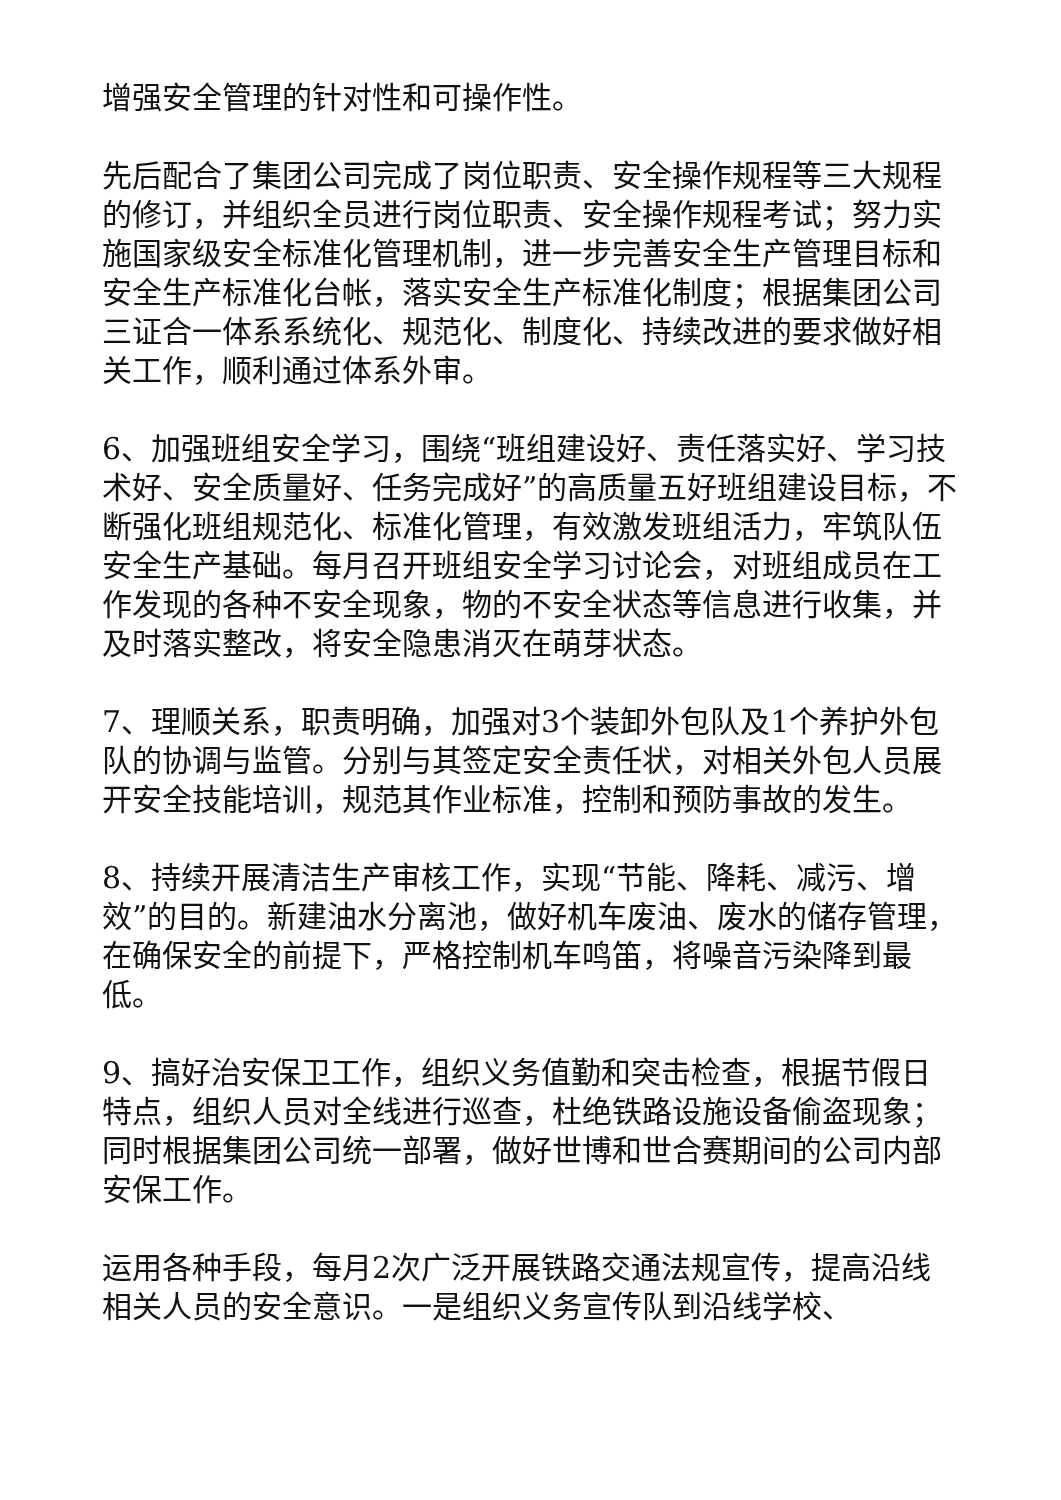增强安全管理的针对性和可操作性。
先后配合了集团公司完成了岗位职责、安全操作规程等三大规程的修订，并组织全员进行岗位职责、安全操作规程考试；努力实施国家级安全标准化管理机制，进一步完善安全生产管理目标和安全生产标准化台帐，落实安全生产标准化制度；根据集团公司三证合一体系系统化、规范化、制度化、持续改进的要求做好相关工作，顺利通过体系外审。
6、加强班组安全学习，围绕“班组建设好、责任落实好、学习技术好、安全质量好、任务完成好”的高质量五好班组建设目标，不断强化班组规范化、标准化管理，有效激发班组活力，牢筑队伍安全生产基础。每月召开班组安全学习讨论会，对班组成员在工作发现的各种不安全现象，物的不安全状态等信息进行收集，并及时落实整改，将安全隐患消灭在萌芽状态。
7、理顺关系，职责明确，加强对3个装卸外包队及1个养护外包队的协调与监管。分别与其签定安全责任状，对相关外包人员展开安全技能培训，规范其作业标准，控制和预防事故的发生。
8、持续开展清洁生产审核工作，实现“节能、降耗、减污、增效”的目的。新建油水分离池，做好机车废油、废水的储存管理，在确保安全的前提下，严格控制机车鸣笛，将噪音污染降到最低。
9、搞好治安保卫工作，组织义务值勤和突击检查，根据节假日特点，组织人员对全线进行巡查，杜绝铁路设施设备偷盗现象；同时根据集团公司统一部署，做好世博和世合赛期间的公司内部安保工作。
运用各种手段，每月2次广泛开展铁路交通法规宣传，提高沿线相关人员的安全意识。一是组织义务宣传队到沿线学校、